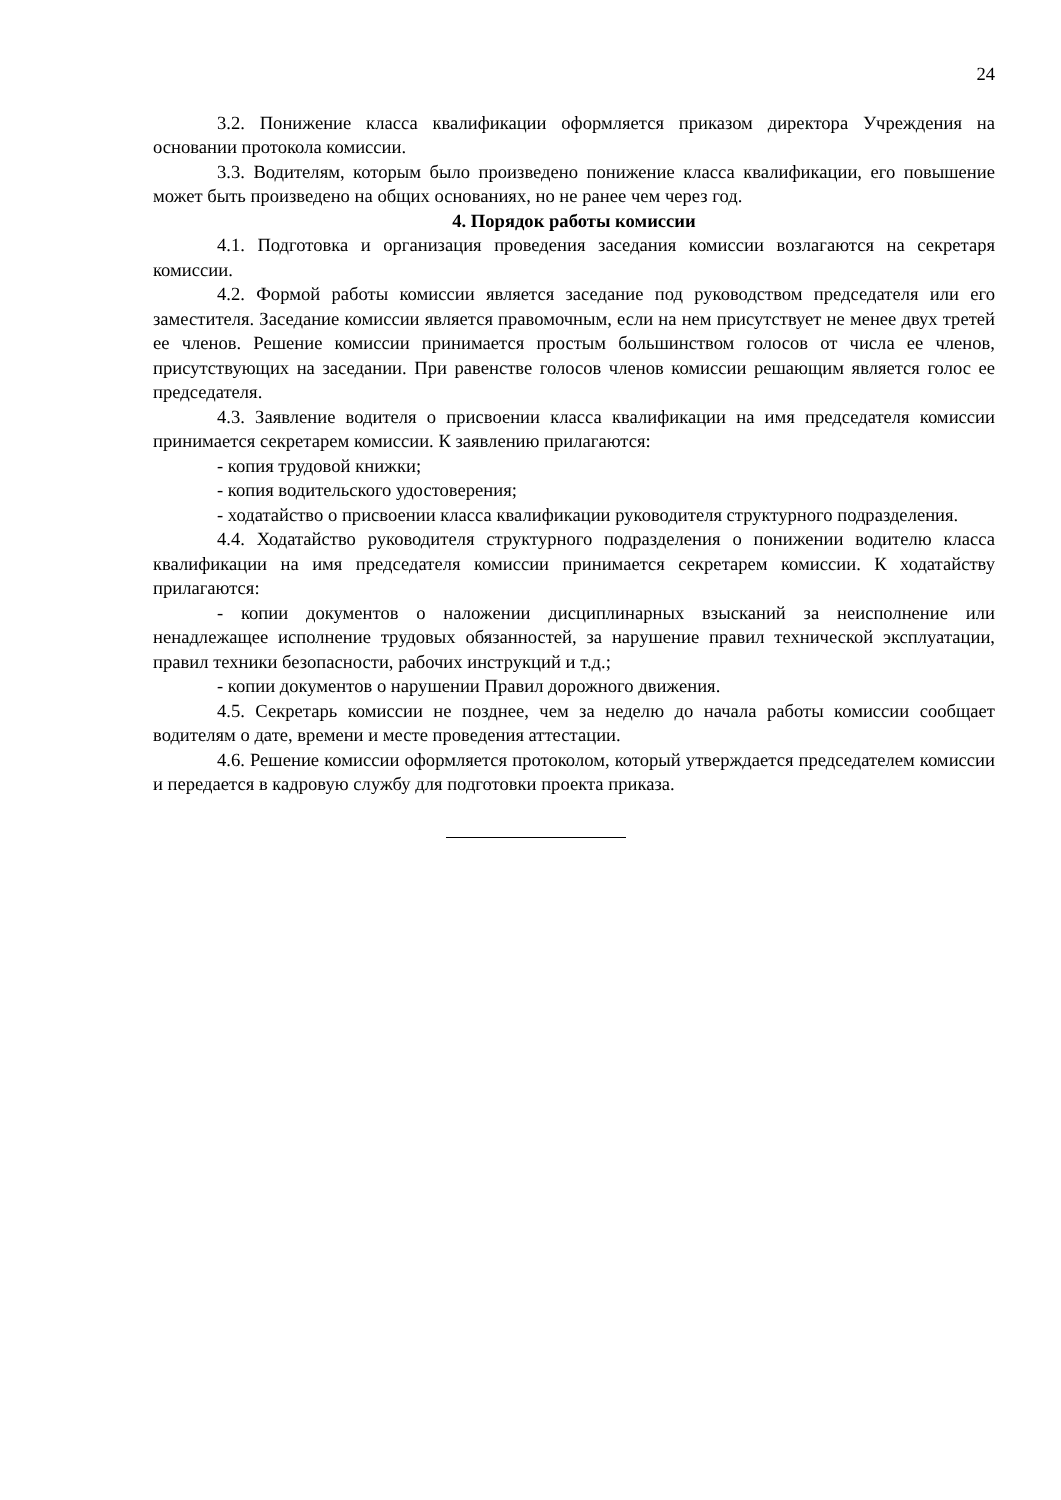24
3.2. Понижение класса квалификации оформляется приказом директора Учреждения на основании протокола комиссии.
3.3. Водителям, которым было произведено понижение класса квалификации, его повышение может быть произведено на общих основаниях, но не ранее чем через год.
4. Порядок работы комиссии
4.1. Подготовка и организация проведения заседания комиссии возлагаются на секретаря комиссии.
4.2. Формой работы комиссии является заседание под руководством председателя или его заместителя. Заседание комиссии является правомочным, если на нем присутствует не менее двух третей ее членов. Решение комиссии принимается простым большинством голосов от числа ее членов, присутствующих на заседании. При равенстве голосов членов комиссии решающим является голос ее председателя.
4.3. Заявление водителя о присвоении класса квалификации на имя председателя комиссии принимается секретарем комиссии. К заявлению прилагаются:
- копия трудовой книжки;
- копия водительского удостоверения;
- ходатайство о присвоении класса квалификации руководителя структурного подразделения.
4.4. Ходатайство руководителя структурного подразделения о понижении водителю класса квалификации на имя председателя комиссии принимается секретарем комиссии. К ходатайству прилагаются:
- копии документов о наложении дисциплинарных взысканий за неисполнение или ненадлежащее исполнение трудовых обязанностей, за нарушение правил технической эксплуатации, правил техники безопасности, рабочих инструкций и т.д.;
- копии документов о нарушении Правил дорожного движения.
4.5. Секретарь комиссии не позднее, чем за неделю до начала работы комиссии сообщает водителям о дате, времени и месте проведения аттестации.
4.6. Решение комиссии оформляется протоколом, который утверждается председателем комиссии и передается в кадровую службу для подготовки проекта приказа.